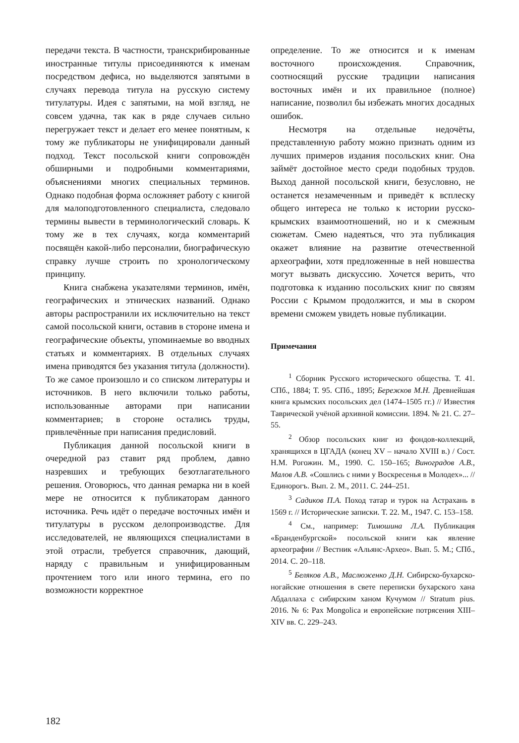передачи текста. В частности, транскрибированные иностранные титулы присоединяются к именам посредством дефиса, но выделяются запятыми в случаях перевода титула на русскую систему титулатуры. Идея с запятыми, на мой взгляд, не совсем удачна, так как в ряде случаев сильно перегружает текст и делает его менее понятным, к тому же публикаторы не унифицировали данный подход. Текст посольской книги сопровождён обширными и подробными комментариями, объяснениями многих специальных терминов. Однако подобная форма осложняет работу с книгой для малоподготовленного специалиста, следовало термины вывести в терминологический словарь. К тому же в тех случаях, когда комментарий посвящён какой-либо персоналии, биографическую справку лучше строить по хронологическому принципу.
Книга снабжена указателями терминов, имён, географических и этнических названий. Однако авторы распространили их исключительно на текст самой посольской книги, оставив в стороне имена и географические объекты, упоминаемые во вводных статьях и комментариях. В отдельных случаях имена приводятся без указания титула (должности). То же самое произошло и со списком литературы и источников. В него включили только работы, использованные авторами при написании комментариев; в стороне остались труды, привлечённые при написания предисловий.
Публикация данной посольской книги в очередной раз ставит ряд проблем, давно назревших и требующих безотлагательного решения. Оговорюсь, что данная ремарка ни в коей мере не относится к публикаторам данного источника. Речь идёт о передаче восточных имён и титулатуры в русском делопроизводстве. Для исследователей, не являющихся специалистами в этой отрасли, требуется справочник, дающий, наряду с правильным и унифицированным прочтением того или иного термина, его по возможности корректное
определение. То же относится и к именам восточного происхождения. Справочник, соотносящий русские традиции написания восточных имён и их правильное (полное) написание, позволил бы избежать многих досадных ошибок.
Несмотря на отдельные недочёты, представленную работу можно признать одним из лучших примеров издания посольских книг. Она займёт достойное место среди подобных трудов. Выход данной посольской книги, безусловно, не останется незамеченным и приведёт к всплеску общего интереса не только к истории русско-крымских взаимоотношений, но и к смежным сюжетам. Смею надеяться, что эта публикация окажет влияние на развитие отечественной археографии, хотя предложенные в ней новшества могут вызвать дискуссию. Хочется верить, что подготовка к изданию посольских книг по связям России с Крымом продолжится, и мы в скором времени сможем увидеть новые публикации.
Примечания
<sup>1</sup> Сборник Русского исторического общества. Т. 41. СПб., 1884; Т. 95. СПб., 1895; Бережков М.Н. Древнейшая книга крымских посольских дел (1474–1505 гг.) // Известия Таврической учёной архивной комиссии. 1894. № 21. С. 27–55.
<sup>2</sup> Обзор посольских книг из фондов-коллекций, хранящихся в ЦГАДА (конец XV – начало XVIII в.) / Сост. Н.М. Рогожин. М., 1990. С. 150–165; Виноградов А.В., Малов А.В. «Сошлись с ними у Воскресенья в Молодех»... // Единорогъ. Вып. 2. М., 2011. С. 244–251.
<sup>3</sup> Садиков П.А. Поход татар и турок на Астрахань в 1569 г. // Исторические записки. Т. 22. М., 1947. С. 153–158.
<sup>4</sup> См., например: Тимошина Л.А. Публикация «Бранденбургской» посольской книги как явление археографии // Вестник «Альянс-Архео». Вып. 5. М.; СПб., 2014. С. 20–118.
<sup>5</sup> Беляков А.В., Маслюженко Д.Н. Сибирско-бухарско-ногайские отношения в свете переписки бухарского хана Абдаллаха с сибирским ханом Кучумом // Stratum pius. 2016. № 6: Pax Mongolica и европейские потрясения XIII–XIV вв. С. 229–243.
182